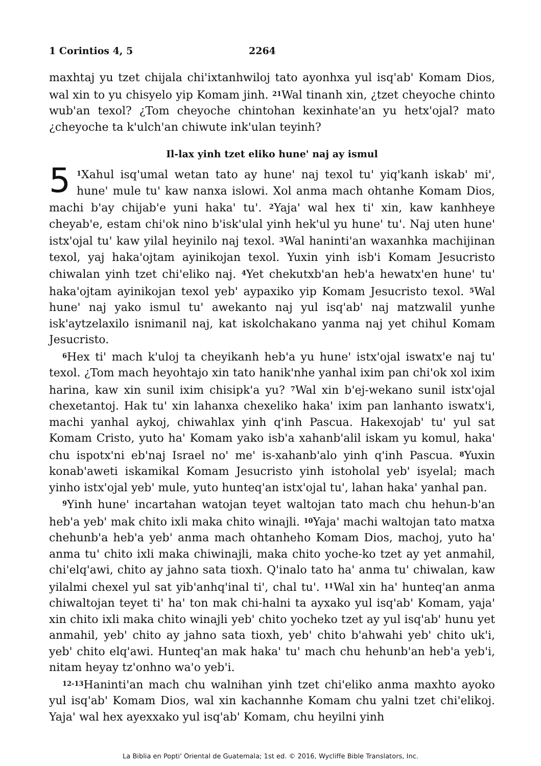1 Corintios 4, 5 2264
maxhtaj yu tzet chijala chi'ixtanhwiloj tato ayonhxa yul isq'ab' Komam Dios, wal xin to yu chisyelo yip Komam jinh. <sup>21</sup>Wal tinanh xin, ¿tzet cheyoche chinto wub'an texol? ¿Tom cheyoche chintohan kexinhate'an yu hetx'ojal? mato ¿cheyoche ta k'ulch'an chiwute ink'ulan teyinh?
Il-lax yinh tzet eliko hune' naj ay ismul
5<sup>1</sup>Xahul isq'umal wetan tato ay hune' naj texol tu' yiq'kanh iskab' mi', hune' mule tu' kaw nanxa islowi. Xol anma mach ohtanhe Komam Dios, machi b'ay chijab'e yuni haka' tu'. <sup>2</sup>Yaja' wal hex ti' xin, kaw kanhheye cheyab'e, estam chi'ok nino b'isk'ulal yinh hek'ul yu hune' tu'. Naj uten hune' istx'ojal tu' kaw yilal heyinilo naj texol. <sup>3</sup>Wal haninti'an waxanhka machijinan texol, yaj haka'ojtam ayinikojan texol. Yuxin yinh isb'i Komam Jesucristo chiwalan yinh tzet chi'eliko naj. <sup>4</sup>Yet chekutxb'an heb'a hewatx'en hune' tu' haka'ojtam ayinikojan texol yeb' aypaxiko yip Komam Jesucristo texol. <sup>5</sup>Wal hune' naj yako ismul tu' awekanto naj yul isq'ab' naj matzwalil yunhe isk'aytzelaxilo isnimanil naj, kat iskolchakano yanma naj yet chihul Komam Jesucristo.
<sup>6</sup> Hex ti' mach k'uloj ta cheyikanh heb'a yu hune' istx'ojal iswatx'e naj tu' texol. ¿Tom mach heyohtajo xin tato hanik'nhe yanhal ixim pan chi'ok xol ixim harina, kaw xin sunil ixim chisipk'a yu? <sup>7</sup>Wal xin b'ej-wekano sunil istx'ojal chexetantoj. Hak tu' xin lahanxa chexeliko haka' ixim pan lanhanto iswatx'i, machi yanhal aykoj, chiwahlax yinh q'inh Pascua. Hakexojab' tu' yul sat Komam Cristo, yuto ha' Komam yako isb'a xahanb'alil iskam yu komul, haka' chu ispotx'ni eb'naj Israel no' me' is-xahanb'alo yinh q'inh Pascua. <sup>8</sup>Yuxin konab'aweti iskamikal Komam Jesucristo yinh istoholal yeb' isyelal; mach yinho istx'ojal yeb' mule, yuto hunteq'an istx'ojal tu', lahan haka' yanhal pan.
<sup>9</sup> Yinh hune' incartahan watojan teyet waltojan tato mach chu hehun-b'an heb'a yeb' mak chito ixli maka chito winajli. <sup>10</sup>Yaja' machi waltojan tato matxa chehunb'a heb'a yeb' anma mach ohtanheho Komam Dios, machoj, yuto ha' anma tu' chito ixli maka chiwinajli, maka chito yoche-ko tzet ay yet anmahil, chi'elq'awi, chito ay jahno sata tioxh. Q'inalo tato ha' anma tu' chiwalan, kaw yilalmi chexel yul sat yib'anhq'inal ti', chal tu'. <sup>11</sup>Wal xin ha' hunteq'an anma chiwaltojan teyet ti' ha' ton mak chi-halni ta ayxako yul isq'ab' Komam, yaja' xin chito ixli maka chito winajli yeb' chito yocheko tzet ay yul isq'ab' hunu yet anmahil, yeb' chito ay jahno sata tioxh, yeb' chito b'ahwahi yeb' chito uk'i, yeb' chito elq'awi. Hunteq'an mak haka' tu' mach chu hehunb'an heb'a yeb'i, nitam heyay tz'onhno wa'o yeb'i.
<sup>12-13</sup>Haninti'an mach chu walnihan yinh tzet chi'eliko anma maxhto ayoko yul isq'ab' Komam Dios, wal xin kachannhe Komam chu yalni tzet chi'elikoj. Yaja' wal hex ayexxako yul isq'ab' Komam, chu heyilni yinh
La Biblia en Popti' Oriental de Guatemala; 1st ed. © 2016, Wycliffe Bible Translators, Inc.